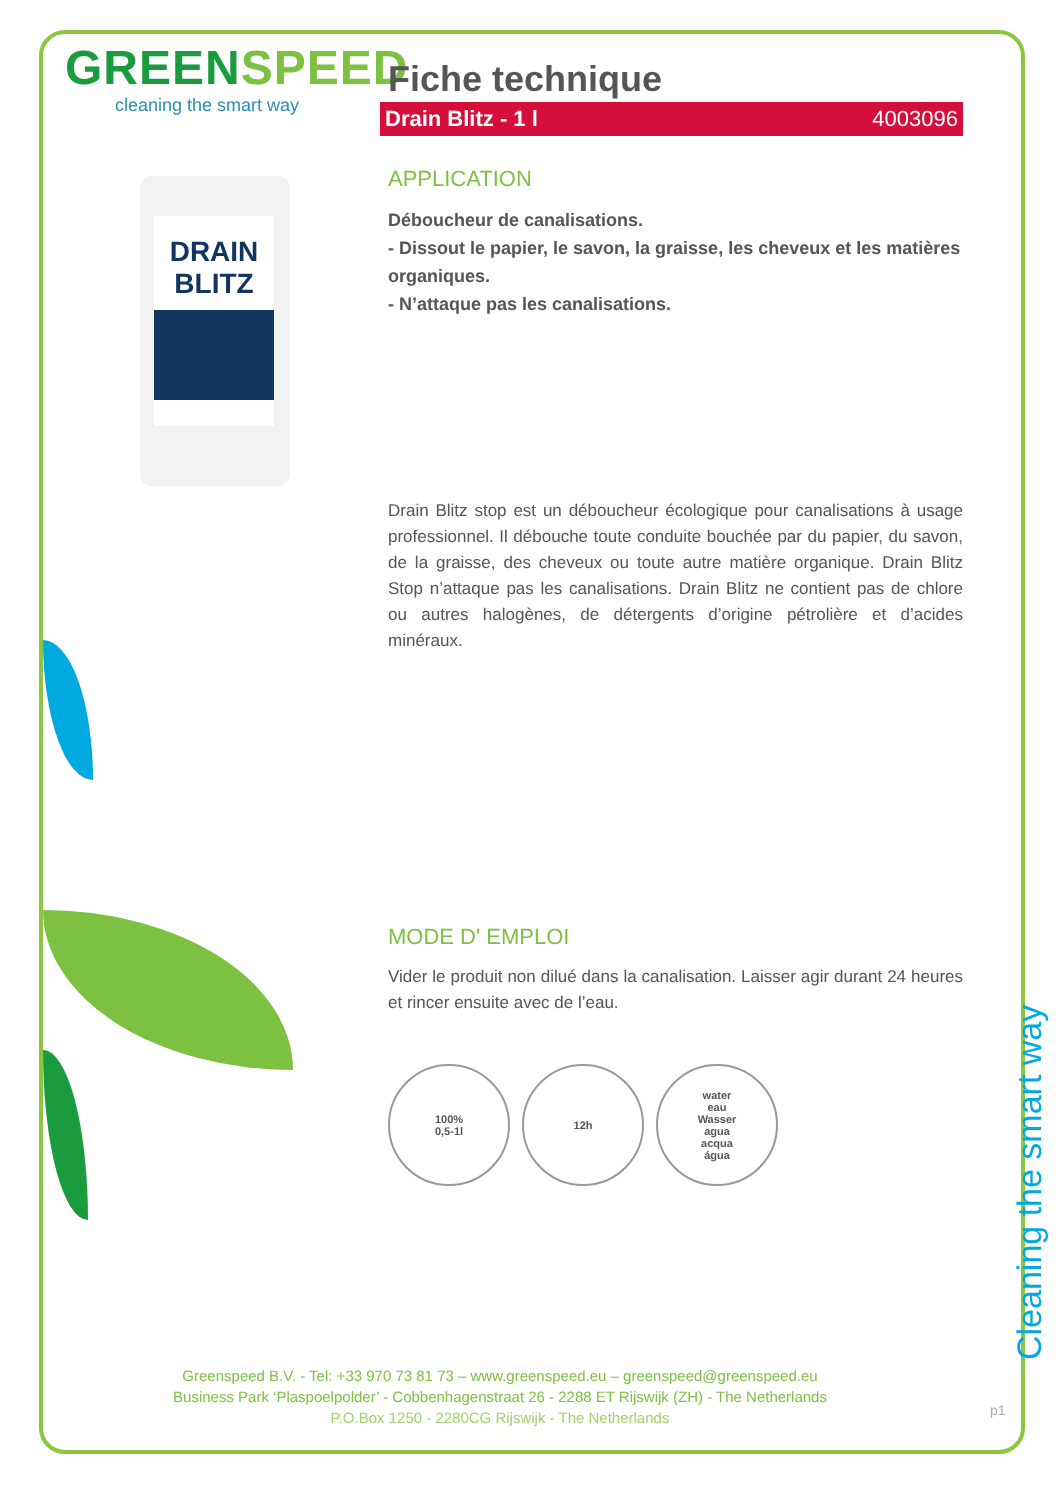GREENSPEED
cleaning the smart way
DRAIN BLITZ
Fiche technique
Drain Blitz - 1 l 4003096
APPLICATION
Déboucheur de canalisations.
- Dissout le papier, le savon, la graisse, les cheveux et les matières organiques.
- N’attaque pas les canalisations.
Drain Blitz stop est un déboucheur écologique pour canalisations à usage professionnel. Il débouche toute conduite bouchée par du papier, du savon, de la graisse, des cheveux ou toute autre matière organique. Drain Blitz Stop n’attaque pas les canalisations. Drain Blitz ne contient pas de chlore ou autres halogènes, de détergents d’origine pétrolière et d’acides minéraux.
MODE D' EMPLOI
Vider le produit non dilué dans la canalisation. Laisser agir durant 24 heures et rincer ensuite avec de l’eau.
100%
0,5-1l
12h water
eau
Wasser
agua
acqua
água
Cleaning the smart way
Greenspeed B.V. - Tel: +33 970 73 81 73 – www.greenspeed.eu – greenspeed@greenspeed.eu
Business Park ‘Plaspoelpolder’ - Cobbenhagenstraat 26 - 2288 ET Rijswijk (ZH) - The Netherlands
P.O.Box 1250 - 2280CG Rijswijk - The Netherlands
p1